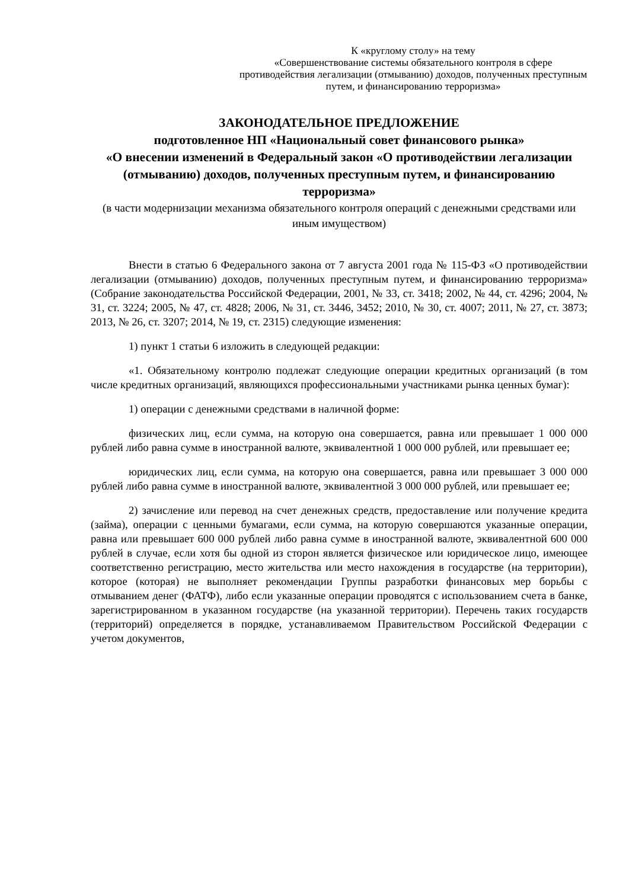К «круглому столу» на тему
«Совершенствование системы обязательного контроля в сфере противодействия легализации (отмыванию) доходов, полученных преступным путем, и финансированию терроризма»
ЗАКОНОДАТЕЛЬНОЕ ПРЕДЛОЖЕНИЕ
подготовленное НП «Национальный совет финансового рынка»
«О внесении изменений в Федеральный закон «О противодействии легализации (отмыванию) доходов, полученных преступным путем, и финансированию терроризма»
(в части модернизации механизма обязательного контроля операций с денежными средствами или иным имуществом)
Внести в статью 6 Федерального закона от 7 августа 2001 года № 115-ФЗ «О противодействии легализации (отмыванию) доходов, полученных преступным путем, и финансированию терроризма» (Собрание законодательства Российской Федерации, 2001, № 33, ст. 3418; 2002, № 44, ст. 4296; 2004, № 31, ст. 3224; 2005, № 47, ст. 4828; 2006, № 31, ст. 3446, 3452; 2010, № 30, ст. 4007; 2011, № 27, ст. 3873; 2013, № 26, ст. 3207; 2014, № 19, ст. 2315) следующие изменения:
1) пункт 1 статьи 6 изложить в следующей редакции:
«1. Обязательному контролю подлежат следующие операции кредитных организаций (в том числе кредитных организаций, являющихся профессиональными участниками рынка ценных бумаг):
1) операции с денежными средствами в наличной форме:
физических лиц, если сумма, на которую она совершается, равна или превышает 1 000 000 рублей либо равна сумме в иностранной валюте, эквивалентной 1 000 000 рублей, или превышает ее;
юридических лиц, если сумма, на которую она совершается, равна или превышает 3 000 000 рублей либо равна сумме в иностранной валюте, эквивалентной 3 000 000 рублей, или превышает ее;
2) зачисление или перевод на счет денежных средств, предоставление или получение кредита (займа), операции с ценными бумагами, если сумма, на которую совершаются указанные операции, равна или превышает 600 000 рублей либо равна сумме в иностранной валюте, эквивалентной 600 000 рублей в случае, если хотя бы одной из сторон является физическое или юридическое лицо, имеющее соответственно регистрацию, место жительства или место нахождения в государстве (на территории), которое (которая) не выполняет рекомендации Группы разработки финансовых мер борьбы с отмыванием денег (ФАТФ), либо если указанные операции проводятся с использованием счета в банке, зарегистрированном в указанном государстве (на указанной территории). Перечень таких государств (территорий) определяется в порядке, устанавливаемом Правительством Российской Федерации с учетом документов,